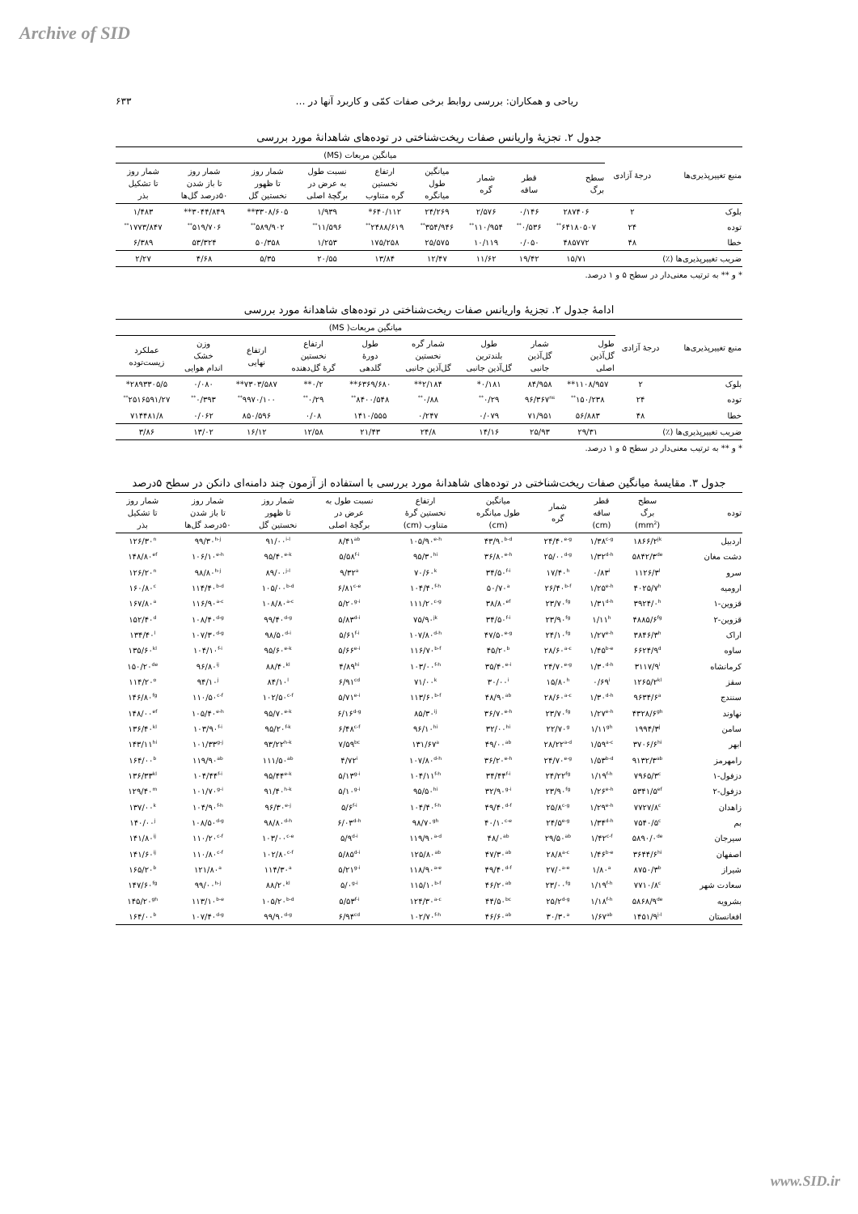Archive of SID
۶۳۳ ریاحی و همکاران: بررسی روابط برخی صفات کمّی و کاربرد آنها در …
جدول ۲. تجزیهٔ واریانس صفات ریخت‌شناختی در توده‌های شاهدانهٔ مورد بررسی
| منبع تغییرپذیری‌ها | درجهٔ آزادی | میانگین مربعات (MS) | | | | | | | | |
| --- | --- | --- | --- | --- | --- | --- | --- | --- | --- | --- |
| | | سطح برگ | قطر ساقه | شمار گره | میانگین طول میانگره | ارتفاع نخستین گره متناوب | نسبت طول به عرض در برگچهٔ اصلی | شمار روز تا ظهور نخستین گل | شمار روز تا باز شدن ۵۰درصد گل‌ها | شمار روز تا تشکیل بذر |
| بلوک | ۲ | ۲۸۷۴۰۶ | ۰/۱۴۶ | ۲/۵۷۶ | ۲۴/۲۶۹ | ۶۴۰/۱۱۲* | ۱/۹۳۹ | ۳۳۰۸/۶۰۵** | ۳۰۴۴/۸۴۹** | ۱/۴۸۳ |
| توده | ۲۴ | ۶۴۱۸۰۵۰۷<sup>**</sup> | ۰/۵۳۶<sup>**</sup> | ۱۱۰/۹۵۴<sup>**</sup> | ۳۵۴/۹۴۶<sup>**</sup> | ۲۴۸۸/۶۱۹<sup>**</sup> | ۱۱/۵۹۶<sup>**</sup> | ۵۸۹/۹۰۲<sup>**</sup> | ۵۱۹/۷۰۶<sup>**</sup> | ۱۷۷۳/۸۴۷<sup>**</sup> |
| خطا | ۴۸ | ۴۸۵۷۷۲ | ۰/۰۵۰ | ۱۰/۱۱۹ | ۲۵/۵۷۵ | ۱۷۵/۲۵۸ | ۱/۲۵۳ | ۵۰/۳۵۸ | ۵۳/۳۲۴ | ۶/۳۸۹ |
| ضریب تغییرپذیری‌ها (٪) | | ۱۵/۷۱ | ۱۹/۴۲ | ۱۱/۶۲ | ۱۲/۴۷ | ۱۳/۸۴ | ۲۰/۵۵ | ۵/۳۵ | ۴/۶۸ | ۲/۲۷ |
* و ** به ترتیب معنی‌دار در سطح ۵ و ۱ درصد.
ادامهٔ جدول ۲. تجزیهٔ واریانس صفات ریخت‌شناختی در توده‌های شاهدانهٔ مورد بررسی
| منبع تغییرپذیری‌ها | درجهٔ آزادی | میانگین مربعات( MS) | | | | | | | | |
| --- | --- | --- | --- | --- | --- | --- | --- | --- | --- | --- |
| | | طول گل‌آذین اصلی | شمار گل‌آذین جانبی | طول بلندترین گل‌آذین جانبی | شمار گره نخستین گل‌آذین جانبی | طول دورهٔ گلدهی | ارتفاع نخستین گرهٔ گل‌دهنده | ارتفاع نهایی | وزن خشک اندام هوایی | عملکرد زیست‌توده |
| بلوک | ۲ | ۱۱۰۸/۹۵۷** | ۸۴/۹۵۸ | ۰/۱۸۱* | ۲/۱۸۴** | ۶۳۶۹/۶۸۰** | ۰/۲** | ۷۳۰۳/۵۸۷** | ۰/۰۸۰ | ۲۸۹۳۳۰۵/۵* |
| توده | ۲۴ | ۱۵۰/۲۳۸<sup>**</sup> | ۹۶/۳۶۷<sup>ns</sup> | ۰/۲۹<sup>**</sup> | ۰/۸۸<sup>**</sup> | ۸۴۰۰/۵۴۸<sup>**</sup> | ۰/۲۹<sup>**</sup> | ۹۹۷۰/۱۰۰<sup>**</sup> | ۰/۳۹۳<sup>**</sup> | ۲۵۱۶۵۹۱/۲۷<sup>**</sup> |
| خطا | ۴۸ | ۵۶/۸۸۳ | ۷۱/۹۵۱ | ۰/۰۷۹ | ۰/۲۴۷ | ۱۴۱۰/۵۵۵ | ۰/۰۸ | ۸۵۰/۵۹۶ | ۰/۰۶۲ | ۷۱۴۴۸۱/۸ |
| ضریب تغییرپذیری‌ها (٪) | | ۲۹/۳۱ | ۲۵/۹۳ | ۱۴/۱۶ | ۲۴/۸ | ۲۱/۴۳ | ۱۲/۵۸ | ۱۶/۱۲ | ۱۳/۰۲ | ۳/۸۶ |
* و ** به ترتیب معنی‌دار در سطح ۵ و ۱ درصد.
جدول ۳. مقایسهٔ میانگین صفات ریخت‌شناختی در توده‌های شاهدانهٔ مورد بررسی با استفاده از آزمون چند دامنه‌ای دانکن در سطح ۵درصد
| توده | سطح برگ (mm<sup>2</sup>) | قطر ساقه (cm) | شمار گره | میانگین طول میانگره (cm) | ارتفاع نخستین گرهٔ متناوب (cm) | نسبت طول به عرض در برگچهٔ اصلی | شمار روز تا ظهور نخستین گل | شمار روز تا باز شدن ۵۰درصد گل‌ها | شمار روز تا تشکیل بذر |
| --- | --- | --- | --- | --- | --- | --- | --- | --- | --- |
| اردبیل | ۱۸۶۶/۲<sup>jk</sup> | ۱/۳۸<sup>c-g</sup> | ۲۴/۴۰<sup>e-g</sup> | ۴۳/۹۰<sup>b-d</sup> | ۱۰۵/۹۰<sup>e-h</sup> | ۸/۴۱<sup>ab</sup> | ۹۱/۰۰<sup>i-l</sup> | ۹۹/۳۰<sup>h-j</sup> | ۱۲۶/۳۰<sup>n</sup> |
| دشت مغان | ۵۸۴۲/۳<sup>de</sup> | ۱/۳۲<sup>d-h</sup> | ۲۵/۰۰<sup>d-g</sup> | ۳۶/۸۰<sup>e-h</sup> | ۹۵/۳۰<sup>hi</sup> | ۵/۵۸<sup>f-i</sup> | ۹۵/۴۰<sup>e-k</sup> | ۱۰۶/۱۰<sup>e-h</sup> | ۱۴۸/۸۰<sup>ef</sup> |
| سرو | ۱۱۲۶/۳<sup>l</sup> | ۰/۸۳<sup>i</sup> | ۱۷/۴۰<sup>h</sup> | ۳۴/۵۰<sup>f-i</sup> | ۷۰/۶۰<sup>k</sup> | ۹/۳۲<sup>a</sup> | ۸۹/۰۰<sup>j-l</sup> | ۹۸/۸۰<sup>h-j</sup> | ۱۲۶/۲۰<sup>n</sup> |
| ارومیه | ۴۰۲۵/۷<sup>h</sup> | ۱/۲۵<sup>e-h</sup> | ۲۶/۴۰<sup>b-f</sup> | ۵۰/۷۰<sup>a</sup> | ۱۰۴/۴۰<sup>f-h</sup> | ۶/۸۱<sup>c-e</sup> | ۱۰۵/۰۰<sup>b-d</sup> | ۱۱۴/۴۰<sup>b-d</sup> | ۱۶۰/۸۰<sup>c</sup> |
| قزوین-۱ | ۳۹۲۴/۰<sup>h</sup> | ۱/۳۱<sup>d-h</sup> | ۲۳/۷۰<sup>fg</sup> | ۳۸/۸۰<sup>ef</sup> | ۱۱۱/۲۰<sup>c-g</sup> | ۵/۲۰<sup>g-i</sup> | ۱۰۸/۸۰<sup>a-c</sup> | ۱۱۶/۹۰<sup>a-c</sup> | ۱۶۷/۸۰<sup>a</sup> |
| قزوین-۲ | ۴۸۸۵/۶<sup>fg</sup> | ۱/۱۱<sup>h</sup> | ۲۳/۹۰<sup>fg</sup> | ۳۴/۵۰<sup>f-i</sup> | ۷۵/۹۰<sup>jk</sup> | ۵/۸۳<sup>d-i</sup> | ۹۹/۴۰<sup>d-g</sup> | ۱۰۸/۴۰<sup>d-g</sup> | ۱۵۲/۴۰<sup>d</sup> |
| اراک | ۳۸۴۶/۳<sup>h</sup> | ۱/۲۷<sup>e-h</sup> | ۲۴/۱۰<sup>fg</sup> | ۴۷/۵۰<sup>e-g</sup> | ۱۰۷/۸۰<sup>d-h</sup> | ۵/۶۱<sup>f-i</sup> | ۹۸/۵۰<sup>d-i</sup> | ۱۰۷/۳۰<sup>d-g</sup> | ۱۳۴/۴۰<sup>l</sup> |
| ساوه | ۶۶۲۴/۹<sup>d</sup> | ۱/۴۵<sup>b-e</sup> | ۲۸/۶۰<sup>a-c</sup> | ۴۵/۲۰<sup>b</sup> | ۱۱۶/۷۰<sup>b-f</sup> | ۵/۶۶<sup>e-i</sup> | ۹۵/۶۰<sup>e-k</sup> | ۱۰۴/۱۰<sup>f-i</sup> | ۱۳۵/۶۰<sup>kl</sup> |
| کرمانشاه | ۳۱۱۷/۹<sup>i</sup> | ۱/۳۰<sup>d-h</sup> | ۲۴/۷۰<sup>e-g</sup> | ۳۵/۴۰<sup>e-i</sup> | ۱۰۳/۰۰<sup>f-h</sup> | ۴/۸۹<sup>hi</sup> | ۸۸/۴۰<sup>kl</sup> | ۹۶/۸۰<sup>ij</sup> | ۱۵۰/۲۰<sup>de</sup> |
| سقز | ۱۲۶۵/۲<sup>kl</sup> | ۰/۶۹<sup>i</sup> | ۱۵/۸۰<sup>h</sup> | ۳۰/۰۰<sup>i</sup> | ۷۱/۰۰<sup>k</sup> | ۶/۹۱<sup>cd</sup> | ۸۴/۱۰<sup>l</sup> | ۹۴/۱۰<sup>j</sup> | ۱۱۴/۲۰<sup>o</sup> |
| سنندج | ۹۶۳۴/۶<sup>a</sup> | ۱/۳۰<sup>d-h</sup> | ۲۸/۶۰<sup>a-c</sup> | ۴۸/۹۰<sup>ab</sup> | ۱۱۳/۶۰<sup>b-f</sup> | ۵/۷۱<sup>e-i</sup> | ۱۰۲/۵۰<sup>c-f</sup> | ۱۱۰/۵۰<sup>c-f</sup> | ۱۴۶/۸۰<sup>fg</sup> |
| نهاوند | ۴۳۲۸/۶<sup>gh</sup> | ۱/۲۷<sup>e-h</sup> | ۲۳/۷۰<sup>fg</sup> | ۳۶/۷۰<sup>e-h</sup> | ۸۵/۳۰<sup>ij</sup> | ۶/۱۶<sup>d-g</sup> | ۹۵/۷۰<sup>e-k</sup> | ۱۰۵/۴۰<sup>e-h</sup> | ۱۴۸/۰۰<sup>ef</sup> |
| سامن | ۱۹۹۴/۳<sup>j</sup> | ۱/۱۱<sup>gh</sup> | ۲۲/۷۰<sup>g</sup> | ۳۲/۰۰<sup>hi</sup> | ۹۶/۱۰<sup>hi</sup> | ۶/۴۸<sup>c-f</sup> | ۹۵/۲۰<sup>f-k</sup> | ۱۰۳/۹۰<sup>f-i</sup> | ۱۳۶/۴۰<sup>kl</sup> |
| ابهر | ۳۷۰۶/۶<sup>hi</sup> | ۱/۵۹<sup>a-c</sup> | ۲۸/۲۲<sup>a-d</sup> | ۴۹/۰۰<sup>ab</sup> | ۱۳۱/۶۷<sup>a</sup> | ۷/۵۹<sup>bc</sup> | ۹۳/۲۲<sup>h-k</sup> | ۱۰۱/۳۳<sup>g-j</sup> | ۱۴۳/۱۱<sup>hi</sup> |
| رامهرمز | ۹۱۳۲/۳<sup>ab</sup> | ۱/۵۳<sup>b-d</sup> | ۲۴/۷۰<sup>e-g</sup> | ۳۶/۲۰<sup>e-h</sup> | ۱۰۷/۸۰<sup>d-h</sup> | ۴/۷۲<sup>i</sup> | ۱۱۱/۵۰<sup>ab</sup> | ۱۱۹/۹۰<sup>ab</sup> | ۱۶۴/۰۰<sup>b</sup> |
| دزفول-۱ | ۷۹۶۵/۳<sup>c</sup> | ۱/۱۹<sup>f-h</sup> | ۲۴/۲۲<sup>fg</sup> | ۳۴/۴۴<sup>f-i</sup> | ۱۰۴/۱۱<sup>f-h</sup> | ۵/۱۳<sup>g-i</sup> | ۹۵/۴۴<sup>e-k</sup> | ۱۰۴/۴۴<sup>f-i</sup> | ۱۳۶/۳۳<sup>kl</sup> |
| دزفول-۲ | ۵۳۴۱/۵<sup>ef</sup> | ۱/۲۶<sup>e-h</sup> | ۲۳/۹۰<sup>fg</sup> | ۳۲/۹۰<sup>g-i</sup> | ۹۵/۵۰<sup>hi</sup> | ۵/۱۰<sup>g-i</sup> | ۹۱/۴۰<sup>h-k</sup> | ۱۰۱/۷۰<sup>g-i</sup> | ۱۲۹/۴۰<sup>m</sup> |
| زاهدان | ۷۷۲۷/۸<sup>c</sup> | ۱/۲۹<sup>e-h</sup> | ۲۵/۸<sup>c-g</sup> | ۴۹/۴۰<sup>d-f</sup> | ۱۰۴/۴۰<sup>f-h</sup> | ۵/۶<sup>f-i</sup> | ۹۶/۳۰<sup>e-j</sup> | ۱۰۴/۹۰<sup>f-h</sup> | ۱۳۷/۰۰<sup>k</sup> |
| بم | ۷۵۴۰/۵<sup>c</sup> | ۱/۳۴<sup>d-h</sup> | ۲۴/۵<sup>e-g</sup> | ۴۰/۱۰<sup>c-e</sup> | ۹۸/۷۰<sup>gh</sup> | ۶/۰۳<sup>d-h</sup> | ۹۸/۸۰<sup>d-h</sup> | ۱۰۸/۵۰<sup>d-g</sup> | ۱۴۰/۰۰<sup>j</sup> |
| سیرجان | ۵۸۹۰/۰<sup>de</sup> | ۱/۴۲<sup>c-f</sup> | ۲۹/۵۰<sup>ab</sup> | ۴۸/۰<sup>ab</sup> | ۱۱۹/۹۰<sup>a-d</sup> | ۵/۹<sup>d-i</sup> | ۱۰۳/۰۰<sup>c-e</sup> | ۱۱۰/۲۰<sup>c-f</sup> | ۱۴۱/۸۰<sup>ij</sup> |
| اصفهان | ۳۶۴۴/۶<sup>hi</sup> | ۱/۴۶<sup>b-e</sup> | ۲۸/۸<sup>a-c</sup> | ۴۷/۳۰<sup>ab</sup> | ۱۲۵/۸۰<sup>ab</sup> | ۵/۸۵<sup>d-i</sup> | ۱۰۲/۸۰<sup>c-f</sup> | ۱۱۰/۸۰<sup>c-f</sup> | ۱۴۱/۶۰<sup>ij</sup> |
| شیراز | ۸۷۵۰/۳<sup>b</sup> | ۱/۸۰<sup>a</sup> | ۲۷/۰<sup>a-e</sup> | ۴۹/۴۰<sup>d-f</sup> | ۱۱۸/۹۰<sup>a-e</sup> | ۵/۲۱<sup>g-i</sup> | ۱۱۴/۳۰<sup>a</sup> | ۱۲۱/۸۰<sup>a</sup> | ۱۶۵/۲۰<sup>b</sup> |
| سعادت شهر | ۷۷۱۰/۸<sup>c</sup> | ۱/۱۹<sup>f-h</sup> | ۲۳/۰۰<sup>fg</sup> | ۴۶/۲۰<sup>ab</sup> | ۱۱۵/۱۰<sup>b-f</sup> | ۵/۰<sup>g-i</sup> | ۸۸/۲۰<sup>kl</sup> | ۹۹/۰۰<sup>h-j</sup> | ۱۴۷/۶۰<sup>fg</sup> |
| بشرویه | ۵۸۶۸/۹<sup>de</sup> | ۱/۱۸<sup>f-h</sup> | ۲۵/۲<sup>d-g</sup> | ۴۴/۵۰<sup>bc</sup> | ۱۲۴/۳۰<sup>a-c</sup> | ۵/۵۳<sup>f-i</sup> | ۱۰۵/۲۰<sup>b-d</sup> | ۱۱۳/۱۰<sup>b-e</sup> | ۱۴۵/۲۰<sup>gh</sup> |
| افغانستان | ۱۴۵۱/۹<sup>j-l</sup> | ۱/۶۷<sup>ab</sup> | ۳۰/۳۰<sup>a</sup> | ۴۶/۶۰<sup>ab</sup> | ۱۰۲/۷۰<sup>f-h</sup> | ۶/۹۴<sup>cd</sup> | ۹۹/۹۰<sup>d-g</sup> | ۱۰۷/۴۰<sup>d-g</sup> | ۱۶۴/۰۰<sup>b</sup> |
www.SID.ir